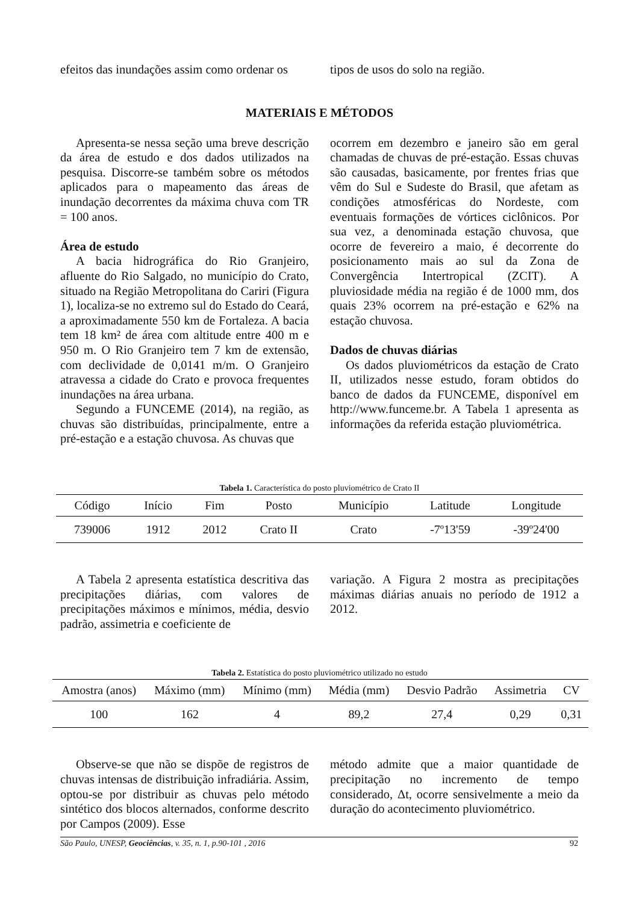efeitos das inundações assim como ordenar os
tipos de usos do solo na região.
MATERIAIS E MÉTODOS
Apresenta-se nessa seção uma breve descrição da área de estudo e dos dados utilizados na pesquisa. Discorre-se também sobre os métodos aplicados para o mapeamento das áreas de inundação decorrentes da máxima chuva com TR = 100 anos.
Área de estudo
A bacia hidrográfica do Rio Granjeiro, afluente do Rio Salgado, no município do Crato, situado na Região Metropolitana do Cariri (Figura 1), localiza-se no extremo sul do Estado do Ceará, a aproximadamente 550 km de Fortaleza. A bacia tem 18 km² de área com altitude entre 400 m e 950 m. O Rio Granjeiro tem 7 km de extensão, com declividade de 0,0141 m/m. O Granjeiro atravessa a cidade do Crato e provoca frequentes inundações na área urbana.
Segundo a FUNCEME (2014), na região, as chuvas são distribuídas, principalmente, entre a pré-estação e a estação chuvosa. As chuvas que
ocorrem em dezembro e janeiro são em geral chamadas de chuvas de pré-estação. Essas chuvas são causadas, basicamente, por frentes frias que vêm do Sul e Sudeste do Brasil, que afetam as condições atmosféricas do Nordeste, com eventuais formações de vórtices ciclônicos. Por sua vez, a denominada estação chuvosa, que ocorre de fevereiro a maio, é decorrente do posicionamento mais ao sul da Zona de Convergência Intertropical (ZCIT). A pluviosidade média na região é de 1000 mm, dos quais 23% ocorrem na pré-estação e 62% na estação chuvosa.
Dados de chuvas diárias
Os dados pluviométricos da estação de Crato II, utilizados nesse estudo, foram obtidos do banco de dados da FUNCEME, disponível em http://www.funceme.br. A Tabela 1 apresenta as informações da referida estação pluviométrica.
Tabela 1. Característica do posto pluviométrico de Crato II
| Código | Início | Fim | Posto | Município | Latitude | Longitude |
| --- | --- | --- | --- | --- | --- | --- |
| 739006 | 1912 | 2012 | Crato II | Crato | -7º13'59 | -39º24'00 |
A Tabela 2 apresenta estatística descritiva das precipitações diárias, com valores de precipitações máximos e mínimos, média, desvio padrão, assimetria e coeficiente de
variação. A Figura 2 mostra as precipitações máximas diárias anuais no período de 1912 a 2012.
Tabela 2. Estatística do posto pluviométrico utilizado no estudo
| Amostra (anos) | Máximo (mm) | Mínimo (mm) | Média (mm) | Desvio Padrão | Assimetria | CV |
| --- | --- | --- | --- | --- | --- | --- |
| 100 | 162 | 4 | 89,2 | 27,4 | 0,29 | 0,31 |
Observe-se que não se dispõe de registros de chuvas intensas de distribuição infradiária. Assim, optou-se por distribuir as chuvas pelo método sintético dos blocos alternados, conforme descrito por Campos (2009). Esse
método admite que a maior quantidade de precipitação no incremento de tempo considerado, Δt, ocorre sensivelmente a meio da duração do acontecimento pluviométrico.
São Paulo, UNESP, Geociências, v. 35, n. 1, p.90-101 , 2016 92